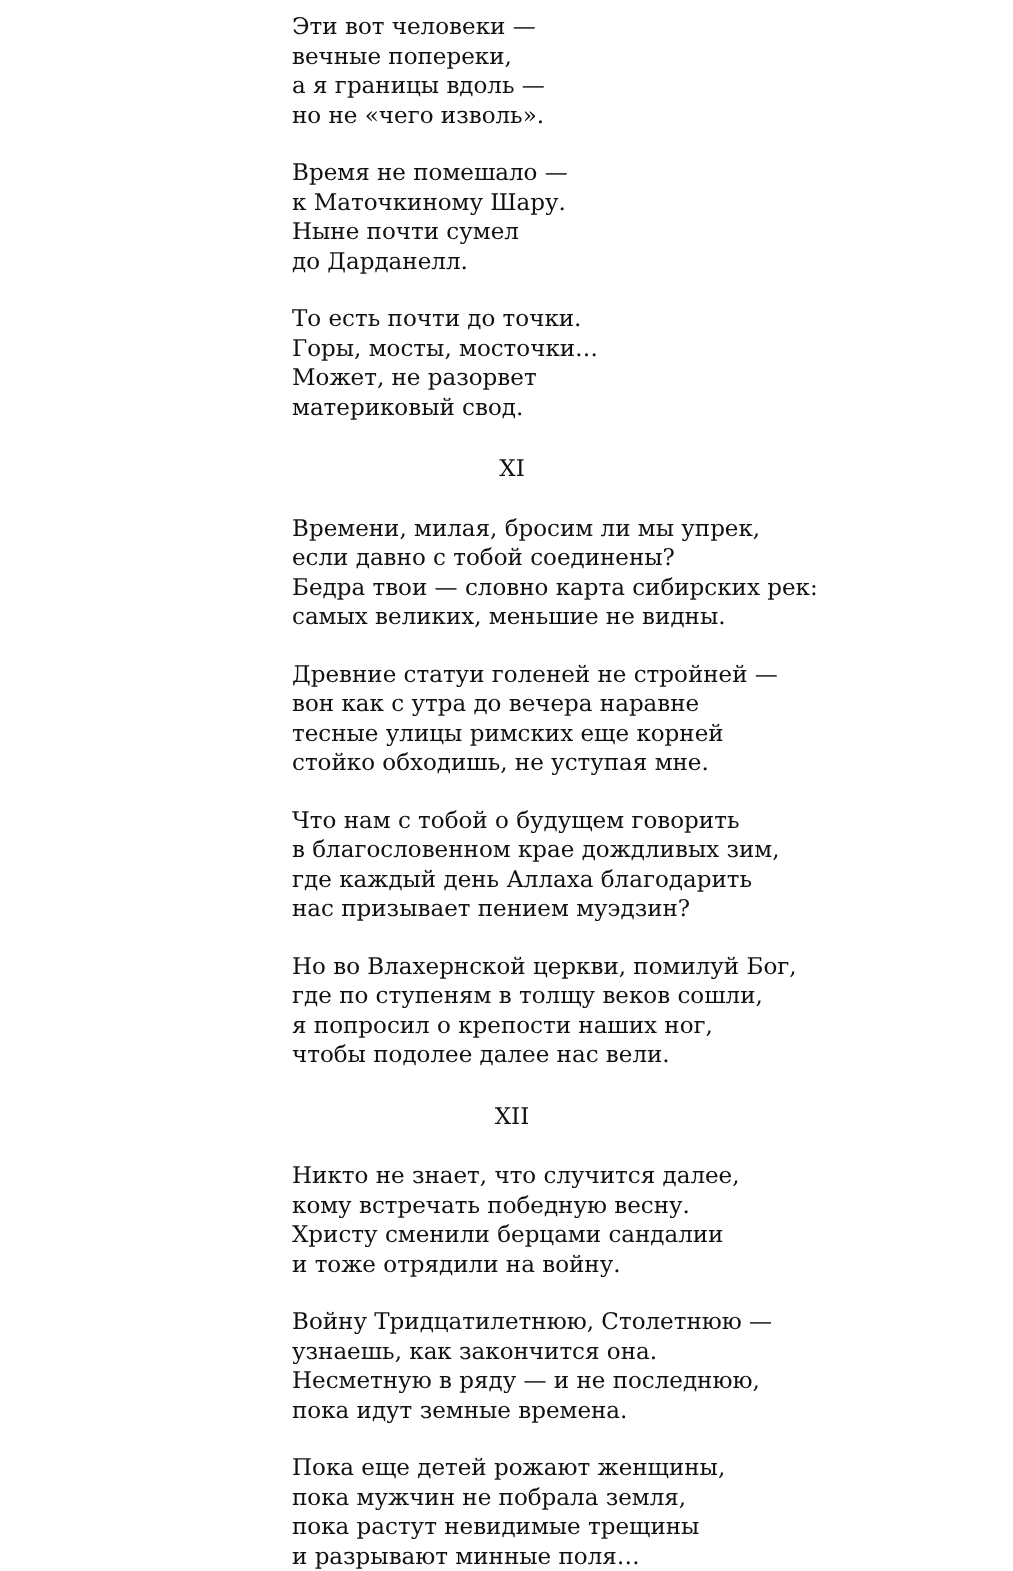Эти вот человеки —
вечные поперeки,
а я границы вдоль —
но не «чего изволь».
Время не помешало —
к Маточкиному Шару.
Ныне почти сумел
до Дарданелл.
То есть почти до точки.
Горы, мосты, мосточки…
Может, не разорвет
материковый свод.
XI
Времени, милая, бросим ли мы упрек,
если давно с тобой соединены?
Бедра твои — словно карта сибирских рек:
самых великих, меньшие не видны.
Древние статуи голеней не стройней —
вон как с утра до вечера наравне
тесные улицы римских еще корней
стойко обходишь, не уступая мне.
Что нам с тобой о будущем говорить
в благословенном крае дождливых зим,
где каждый день Аллаха благодарить
нас призывает пением муэдзин?
Но во Влахернской церкви, помилуй Бог,
где по ступеням в толщу веков сошли,
я попросил о крепости наших ног,
чтобы подолее далее нас вели.
XII
Никто не знает, что случится далее,
кому встречать победную весну.
Христу сменили берцами сандалии
и тоже отрядили на войну.
Войну Тридцатилетнюю, Столетнюю —
узнаешь, как закончится она.
Несметную в ряду — и не последнюю,
пока идут земные времена.
Пока еще детей рожают женщины,
пока мужчин не побрала земля,
пока растут невидимые трещины
и разрывают минные поля…